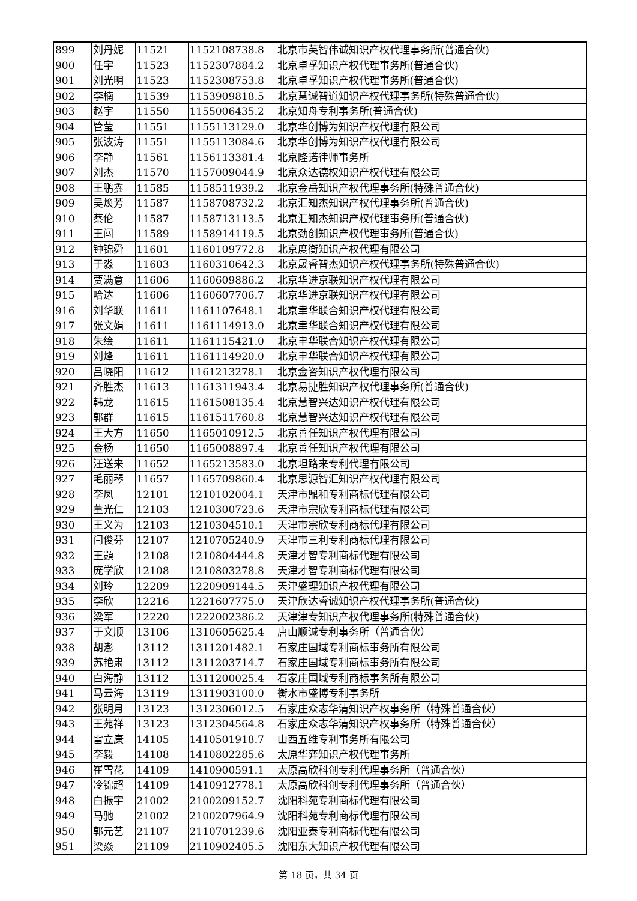| 899 | 刘丹妮 | 11521 | 1152108738.8 | 北京市英智伟诚知识产权代理事务所(普通合伙) |
| 900 | 任宇 | 11523 | 1152307884.2 | 北京卓孚知识产权代理事务所(普通合伙) |
| 901 | 刘光明 | 11523 | 1152308753.8 | 北京卓孚知识产权代理事务所(普通合伙) |
| 902 | 李楠 | 11539 | 1153909818.5 | 北京慧诚智道知识产权代理事务所(特殊普通合伙) |
| 903 | 赵宇 | 11550 | 1155006435.2 | 北京知舟专利事务所(普通合伙) |
| 904 | 管莹 | 11551 | 1155113129.0 | 北京华创博为知识产权代理有限公司 |
| 905 | 张波涛 | 11551 | 1155113084.6 | 北京华创博为知识产权代理有限公司 |
| 906 | 李静 | 11561 | 1156113381.4 | 北京隆诺律师事务所 |
| 907 | 刘杰 | 11570 | 1157009044.9 | 北京众达德权知识产权代理有限公司 |
| 908 | 王鹏鑫 | 11585 | 1158511939.2 | 北京金岳知识产权代理事务所(特殊普通合伙) |
| 909 | 吴焕芳 | 11587 | 1158708732.2 | 北京汇知杰知识产权代理事务所(普通合伙) |
| 910 | 蔡伦 | 11587 | 1158713113.5 | 北京汇知杰知识产权代理事务所(普通合伙) |
| 911 | 王闯 | 11589 | 1158914119.5 | 北京劲创知识产权代理事务所(普通合伙) |
| 912 | 钟锦舜 | 11601 | 1160109772.8 | 北京度衡知识产权代理有限公司 |
| 913 | 于淼 | 11603 | 1160310642.3 | 北京晟睿智杰知识产权代理事务所(特殊普通合伙) |
| 914 | 贾满意 | 11606 | 1160609886.2 | 北京华进京联知识产权代理有限公司 |
| 915 | 哈达 | 11606 | 1160607706.7 | 北京华进京联知识产权代理有限公司 |
| 916 | 刘华联 | 11611 | 1161107648.1 | 北京聿华联合知识产权代理有限公司 |
| 917 | 张文娟 | 11611 | 1161114913.0 | 北京聿华联合知识产权代理有限公司 |
| 918 | 朱绘 | 11611 | 1161115421.0 | 北京聿华联合知识产权代理有限公司 |
| 919 | 刘烽 | 11611 | 1161114920.0 | 北京聿华联合知识产权代理有限公司 |
| 920 | 吕晓阳 | 11612 | 1161213278.1 | 北京金咨知识产权代理有限公司 |
| 921 | 齐胜杰 | 11613 | 1161311943.4 | 北京易捷胜知识产权代理事务所(普通合伙) |
| 922 | 韩龙 | 11615 | 1161508135.4 | 北京慧智兴达知识产权代理有限公司 |
| 923 | 郭群 | 11615 | 1161511760.8 | 北京慧智兴达知识产权代理有限公司 |
| 924 | 王大方 | 11650 | 1165010912.5 | 北京善任知识产权代理有限公司 |
| 925 | 金杨 | 11650 | 1165008897.4 | 北京善任知识产权代理有限公司 |
| 926 | 汪送来 | 11652 | 1165213583.0 | 北京坦路来专利代理有限公司 |
| 927 | 毛丽琴 | 11657 | 1165709860.4 | 北京思源智汇知识产权代理有限公司 |
| 928 | 李凤 | 12101 | 1210102004.1 | 天津市鼎和专利商标代理有限公司 |
| 929 | 董光仁 | 12103 | 1210300723.6 | 天津市宗欣专利商标代理有限公司 |
| 930 | 王义为 | 12103 | 1210304510.1 | 天津市宗欣专利商标代理有限公司 |
| 931 | 闫俊芬 | 12107 | 1210705240.9 | 天津市三利专利商标代理有限公司 |
| 932 | 王顗 | 12108 | 1210804444.8 | 天津才智专利商标代理有限公司 |
| 933 | 庞学欣 | 12108 | 1210803278.8 | 天津才智专利商标代理有限公司 |
| 934 | 刘玲 | 12209 | 1220909144.5 | 天津盛理知识产权代理有限公司 |
| 935 | 李欣 | 12216 | 1221607775.0 | 天津欣达睿诚知识产权代理事务所(普通合伙) |
| 936 | 梁军 | 12220 | 1222002386.2 | 天津津专知识产权代理事务所(特殊普通合伙) |
| 937 | 于文顺 | 13106 | 1310605625.4 | 唐山顺诚专利事务所（普通合伙） |
| 938 | 胡澎 | 13112 | 1311201482.1 | 石家庄国域专利商标事务所有限公司 |
| 939 | 苏艳肃 | 13112 | 1311203714.7 | 石家庄国域专利商标事务所有限公司 |
| 940 | 白海静 | 13112 | 1311200025.4 | 石家庄国域专利商标事务所有限公司 |
| 941 | 马云海 | 13119 | 1311903100.0 | 衡水市盛博专利事务所 |
| 942 | 张明月 | 13123 | 1312306012.5 | 石家庄众志华清知识产权事务所（特殊普通合伙） |
| 943 | 王苑祥 | 13123 | 1312304564.8 | 石家庄众志华清知识产权事务所（特殊普通合伙） |
| 944 | 雷立康 | 14105 | 1410501918.7 | 山西五维专利事务所有限公司 |
| 945 | 李毅 | 14108 | 1410802285.6 | 太原华弈知识产权代理事务所 |
| 946 | 崔雪花 | 14109 | 1410900591.1 | 太原高欣科创专利代理事务所（普通合伙） |
| 947 | 冷锦超 | 14109 | 1410912778.1 | 太原高欣科创专利代理事务所（普通合伙） |
| 948 | 白振宇 | 21002 | 2100209152.7 | 沈阳科苑专利商标代理有限公司 |
| 949 | 马驰 | 21002 | 2100207964.9 | 沈阳科苑专利商标代理有限公司 |
| 950 | 郭元艺 | 21107 | 2110701239.6 | 沈阳亚泰专利商标代理有限公司 |
| 951 | 梁焱 | 21109 | 2110902405.5 | 沈阳东大知识产权代理有限公司 |
第 18 页，共 34 页